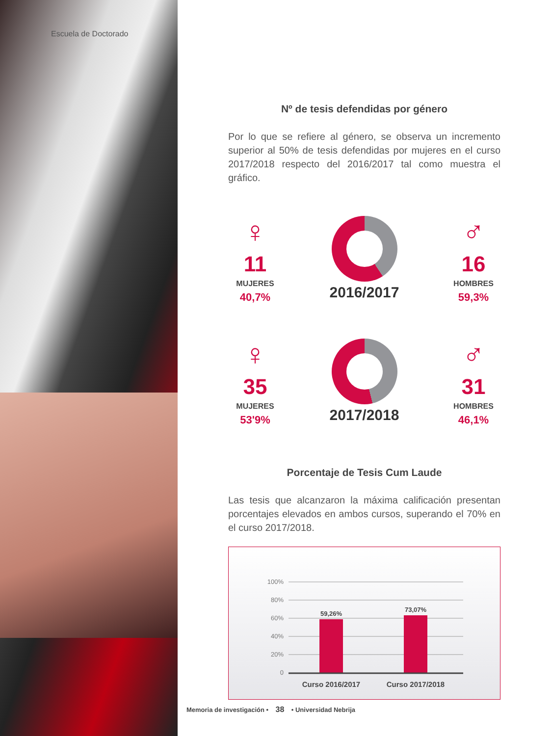Escuela de Doctorado
Nº de tesis defendidas por género
Por lo que se refiere al género, se observa un incremento superior al 50% de tesis defendidas por mujeres en el curso 2017/2018 respecto del 2016/2017 tal como muestra el gráfico.
♀
11
MUJERES
40,7%
2016/2017
♂
16
HOMBRES
59,3%
♀
35
MUJERES
53'9%
2017/2018
♂
31
HOMBRES
46,1%
Porcentaje de Tesis Cum Laude
Las tesis que alcanzaron la máxima calificación presentan porcentajes elevados en ambos cursos, superando el 70% en el curso 2017/2018.
100%
80%
60%
40%
20%
0
59,26%
73,07%
Curso 2016/2017
Curso 2017/2018
Memoria de investigación • 38 • Universidad Nebrija